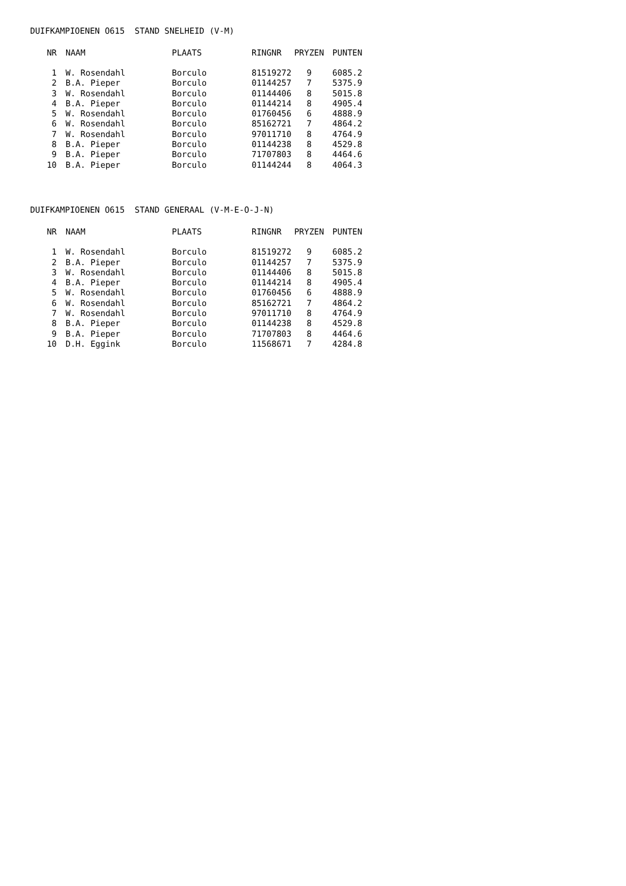DUIFKAMPIOENEN O615 STAND SNELHEID (V-M)
| NR | NAAM | PLAATS | RINGNR | PRYZEN | PUNTEN |
| --- | --- | --- | --- | --- | --- |
| 1 | W. Rosendahl | Borculo | 81519272 | 9 | 6085.2 |
| 2 | B.A. Pieper | Borculo | 01144257 | 7 | 5375.9 |
| 3 | W. Rosendahl | Borculo | 01144406 | 8 | 5015.8 |
| 4 | B.A. Pieper | Borculo | 01144214 | 8 | 4905.4 |
| 5 | W. Rosendahl | Borculo | 01760456 | 6 | 4888.9 |
| 6 | W. Rosendahl | Borculo | 85162721 | 7 | 4864.2 |
| 7 | W. Rosendahl | Borculo | 97011710 | 8 | 4764.9 |
| 8 | B.A. Pieper | Borculo | 01144238 | 8 | 4529.8 |
| 9 | B.A. Pieper | Borculo | 71707803 | 8 | 4464.6 |
| 10 | B.A. Pieper | Borculo | 01144244 | 8 | 4064.3 |
DUIFKAMPIOENEN O615 STAND GENERAAL (V-M-E-O-J-N)
| NR | NAAM | PLAATS | RINGNR | PRYZEN | PUNTEN |
| --- | --- | --- | --- | --- | --- |
| 1 | W. Rosendahl | Borculo | 81519272 | 9 | 6085.2 |
| 2 | B.A. Pieper | Borculo | 01144257 | 7 | 5375.9 |
| 3 | W. Rosendahl | Borculo | 01144406 | 8 | 5015.8 |
| 4 | B.A. Pieper | Borculo | 01144214 | 8 | 4905.4 |
| 5 | W. Rosendahl | Borculo | 01760456 | 6 | 4888.9 |
| 6 | W. Rosendahl | Borculo | 85162721 | 7 | 4864.2 |
| 7 | W. Rosendahl | Borculo | 97011710 | 8 | 4764.9 |
| 8 | B.A. Pieper | Borculo | 01144238 | 8 | 4529.8 |
| 9 | B.A. Pieper | Borculo | 71707803 | 8 | 4464.6 |
| 10 | D.H. Eggink | Borculo | 11568671 | 7 | 4284.8 |